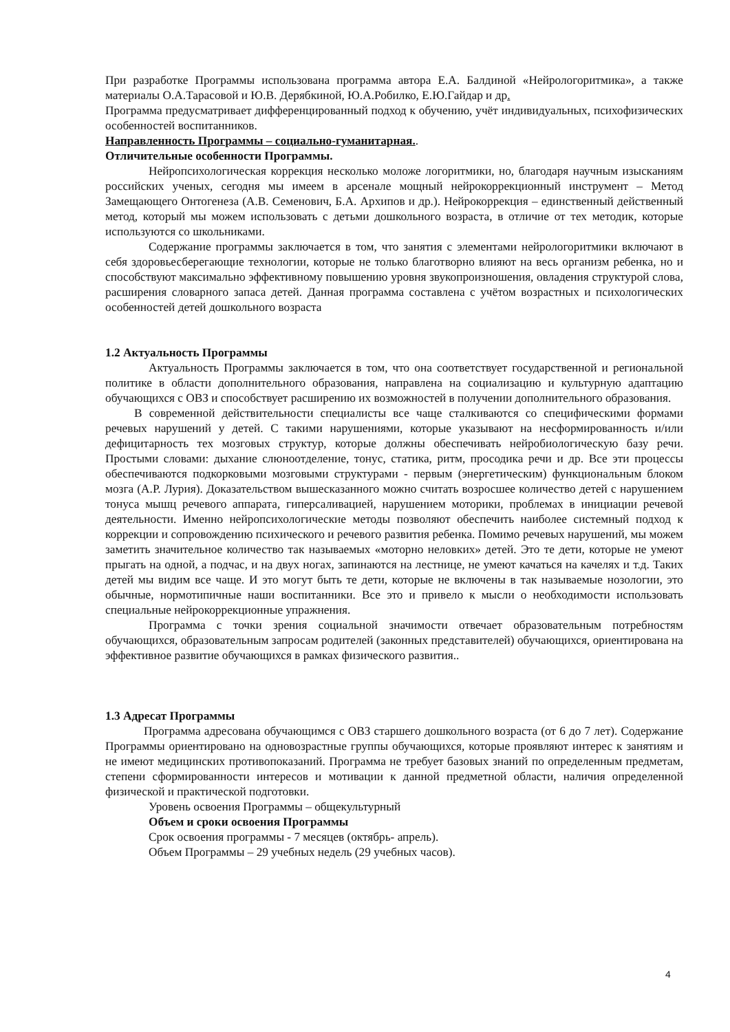При разработке Программы использована программа автора Е.А. Балдиной «Нейрологоритмика», а также материалы О.А.Тарасовой и Ю.В. Дерябкиной, Ю.А.Робилко, Е.Ю.Гайдар и др.
Программа предусматривает дифференцированный подход к обучению, учёт индивидуальных, психофизических особенностей воспитанников.
Направленность Программы – социально-гуманитарная..
Отличительные особенности Программы.
Нейропсихологическая коррекция несколько моложе логоритмики, но, благодаря научным изысканиям российских ученых, сегодня мы имеем в арсенале мощный нейрокоррекционный инструмент – Метод Замещающего Онтогенеза (А.В. Семенович, Б.А. Архипов и др.). Нейрокоррекция – единственный действенный метод, который мы можем использовать с детьми дошкольного возраста, в отличие от тех методик, которые используются со школьниками.
Содержание программы заключается в том, что занятия с элементами нейрологоритмики включают в себя здоровьесберегающие технологии, которые не только благотворно влияют на весь организм ребенка, но и способствуют максимально эффективному повышению уровня звукопроизношения, овладения структурой слова, расширения словарного запаса детей. Данная программа составлена с учётом возрастных и психологических особенностей детей дошкольного возраста
1.2 Актуальность Программы
Актуальность Программы заключается в том, что она соответствует государственной и региональной политике в области дополнительного образования, направлена на социализацию и культурную адаптацию обучающихся с ОВЗ и способствует расширению их возможностей в получении дополнительного образования.
В современной действительности специалисты все чаще сталкиваются со специфическими формами речевых нарушений у детей. С такими нарушениями, которые указывают на несформированность и/или дефицитарность тех мозговых структур, которые должны обеспечивать нейробиологическую базу речи. Простыми словами: дыхание слюноотделение, тонус, статика, ритм, просодика речи и др. Все эти процессы обеспечиваются подкорковыми мозговыми структурами - первым (энергетическим) функциональным блоком мозга (А.Р. Лурия). Доказательством вышесказанного можно считать возросшее количество детей с нарушением тонуса мышц речевого аппарата, гиперсаливацией, нарушением моторики, проблемах в инициации речевой деятельности. Именно нейропсихологические методы позволяют обеспечить наиболее системный подход к коррекции и сопровождению психического и речевого развития ребенка. Помимо речевых нарушений, мы можем заметить значительное количество так называемых «моторно неловких» детей. Это те дети, которые не умеют прыгать на одной, а подчас, и на двух ногах, запинаются на лестнице, не умеют качаться на качелях и т.д. Таких детей мы видим все чаще. И это могут быть те дети, которые не включены в так называемые нозологии, это обычные, нормотипичные наши воспитанники. Все это и привело к мысли о необходимости использовать специальные нейрокоррекционные упражнения.
Программа с точки зрения социальной значимости отвечает образовательным потребностям обучающихся, образовательным запросам родителей (законных представителей) обучающихся, ориентирована на эффективное развитие обучающихся в рамках физического развития..
1.3 Адресат Программы
Программа адресована обучающимся с ОВЗ старшего дошкольного возраста (от 6 до 7 лет). Содержание Программы ориентировано на одновозрастные группы обучающихся, которые проявляют интерес к занятиям и не имеют медицинских противопоказаний. Программа не требует базовых знаний по определенным предметам, степени сформированности интересов и мотивации к данной предметной области, наличия определенной физической и практической подготовки.
Уровень освоения Программы – общекультурный
Объем и сроки освоения Программы
Срок освоения программы - 7 месяцев (октябрь- апрель).
Объем Программы – 29 учебных недель (29 учебных часов).
4